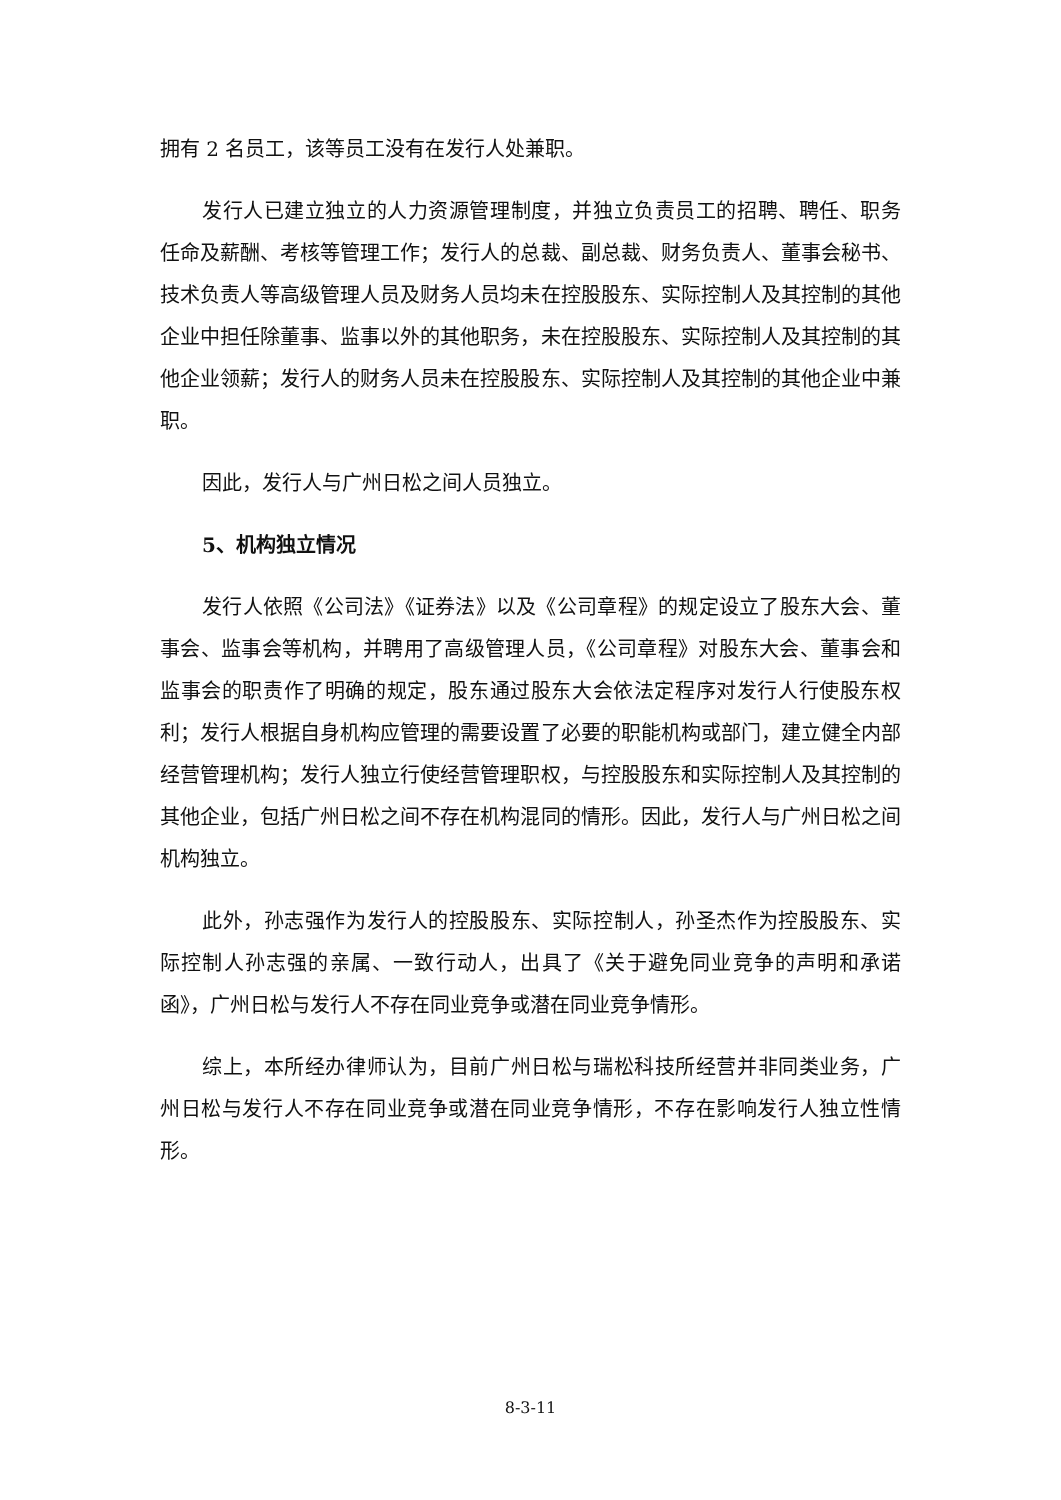拥有 2 名员工，该等员工没有在发行人处兼职。
发行人已建立独立的人力资源管理制度，并独立负责员工的招聘、聘任、职务任命及薪酬、考核等管理工作；发行人的总裁、副总裁、财务负责人、董事会秘书、技术负责人等高级管理人员及财务人员均未在控股股东、实际控制人及其控制的其他企业中担任除董事、监事以外的其他职务，未在控股股东、实际控制人及其控制的其他企业领薪；发行人的财务人员未在控股股东、实际控制人及其控制的其他企业中兼职。
因此，发行人与广州日松之间人员独立。
5、机构独立情况
发行人依照《公司法》《证券法》以及《公司章程》的规定设立了股东大会、董事会、监事会等机构，并聘用了高级管理人员，《公司章程》对股东大会、董事会和监事会的职责作了明确的规定，股东通过股东大会依法定程序对发行人行使股东权利；发行人根据自身机构应管理的需要设置了必要的职能机构或部门，建立健全内部经营管理机构；发行人独立行使经营管理职权，与控股股东和实际控制人及其控制的其他企业，包括广州日松之间不存在机构混同的情形。因此，发行人与广州日松之间机构独立。
此外，孙志强作为发行人的控股股东、实际控制人，孙圣杰作为控股股东、实际控制人孙志强的亲属、一致行动人，出具了《关于避免同业竞争的声明和承诺函》，广州日松与发行人不存在同业竞争或潜在同业竞争情形。
综上，本所经办律师认为，目前广州日松与瑞松科技所经营并非同类业务，广州日松与发行人不存在同业竞争或潜在同业竞争情形，不存在影响发行人独立性情形。
8-3-11